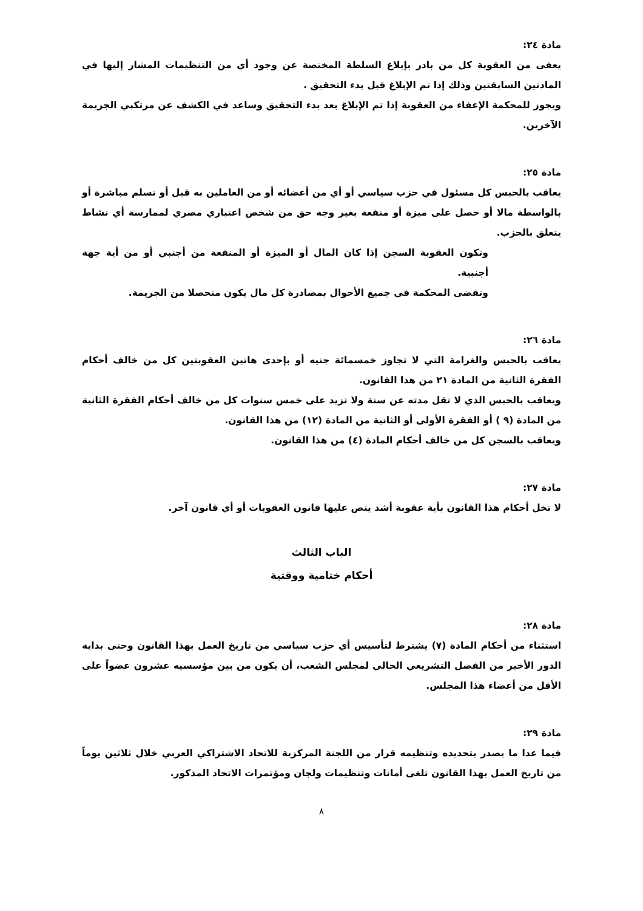مادة ٢٤:
يعفى من العقوبة كل من بادر بإبلاغ السلطة المختصة عن وجود أي من التنظيمات المشار إليها في المادتين السابقتين وذلك إذا تم الإبلاغ قبل بدء التحقيق .
ويجوز للمحكمة الإعفاء من العقوبة إذا تم الإبلاغ بعد بدء التحقيق وساعد في الكشف عن مرتكبي الجريمة الآخرين.
مادة ٢٥:
يعاقب بالحبس كل مسئول في حزب سياسي أو أي من أعضائه أو من العاملين به قبل أو تسلم مباشرة أو بالواسطة مالا أو حصل على ميزة أو منفعة بغير وجه حق من شخص اعتباري مصري لممارسة أي نشاط يتعلق بالحزب.
وتكون العقوبة السجن إذا كان المال أو الميزة أو المنفعة من أجنبي أو من أية جهة أجنبية.
وتقضى المحكمة في جميع الأحوال بمصادرة كل مال يكون متحصلا من الجريمة.
مادة ٢٦:
يعاقب بالحبس والغرامة التي لا تجاوز خمسمائة جنيه أو بإحدى هاتين العقوبتين كل من خالف أحكام الفقرة الثانية من المادة ٢١ من هذا القانون.
ويعاقب بالحبس الذي لا تقل مدته عن سنة ولا تزيد على خمس سنوات كل من خالف أحكام الفقرة الثانية من المادة (٩ ) أو الفقرة الأولى أو الثانية من المادة (١٢) من هذا القانون.
ويعاقب بالسجن كل من خالف أحكام المادة (٤) من هذا القانون.
مادة ٢٧:
لا تخل أحكام هذا القانون بأية عقوبة أشد ينص عليها قانون العقوبات أو أي قانون آخر.
الباب الثالث
أحكام ختامية ووقتية
مادة ٢٨:
استثناء من أحكام المادة (٧) يشترط لتأسيس أي حزب سياسي من تاريخ العمل بهذا القانون وحتى بداية الدور الأخير من الفصل التشريعي الحالي لمجلس الشعب، أن يكون من بين مؤسسيه عشرون عضواً على الأقل من أعضاء هذا المجلس.
مادة ٢٩:
فيما عدا ما يصدر بتحديده وتنظيمه قرار من اللجنة المركزية للاتحاد الاشتراكي العربي خلال ثلاثين يوماً من تاريخ العمل بهذا القانون تلغى أمانات وتنظيمات ولجان ومؤتمرات الاتحاد المذكور.
٨